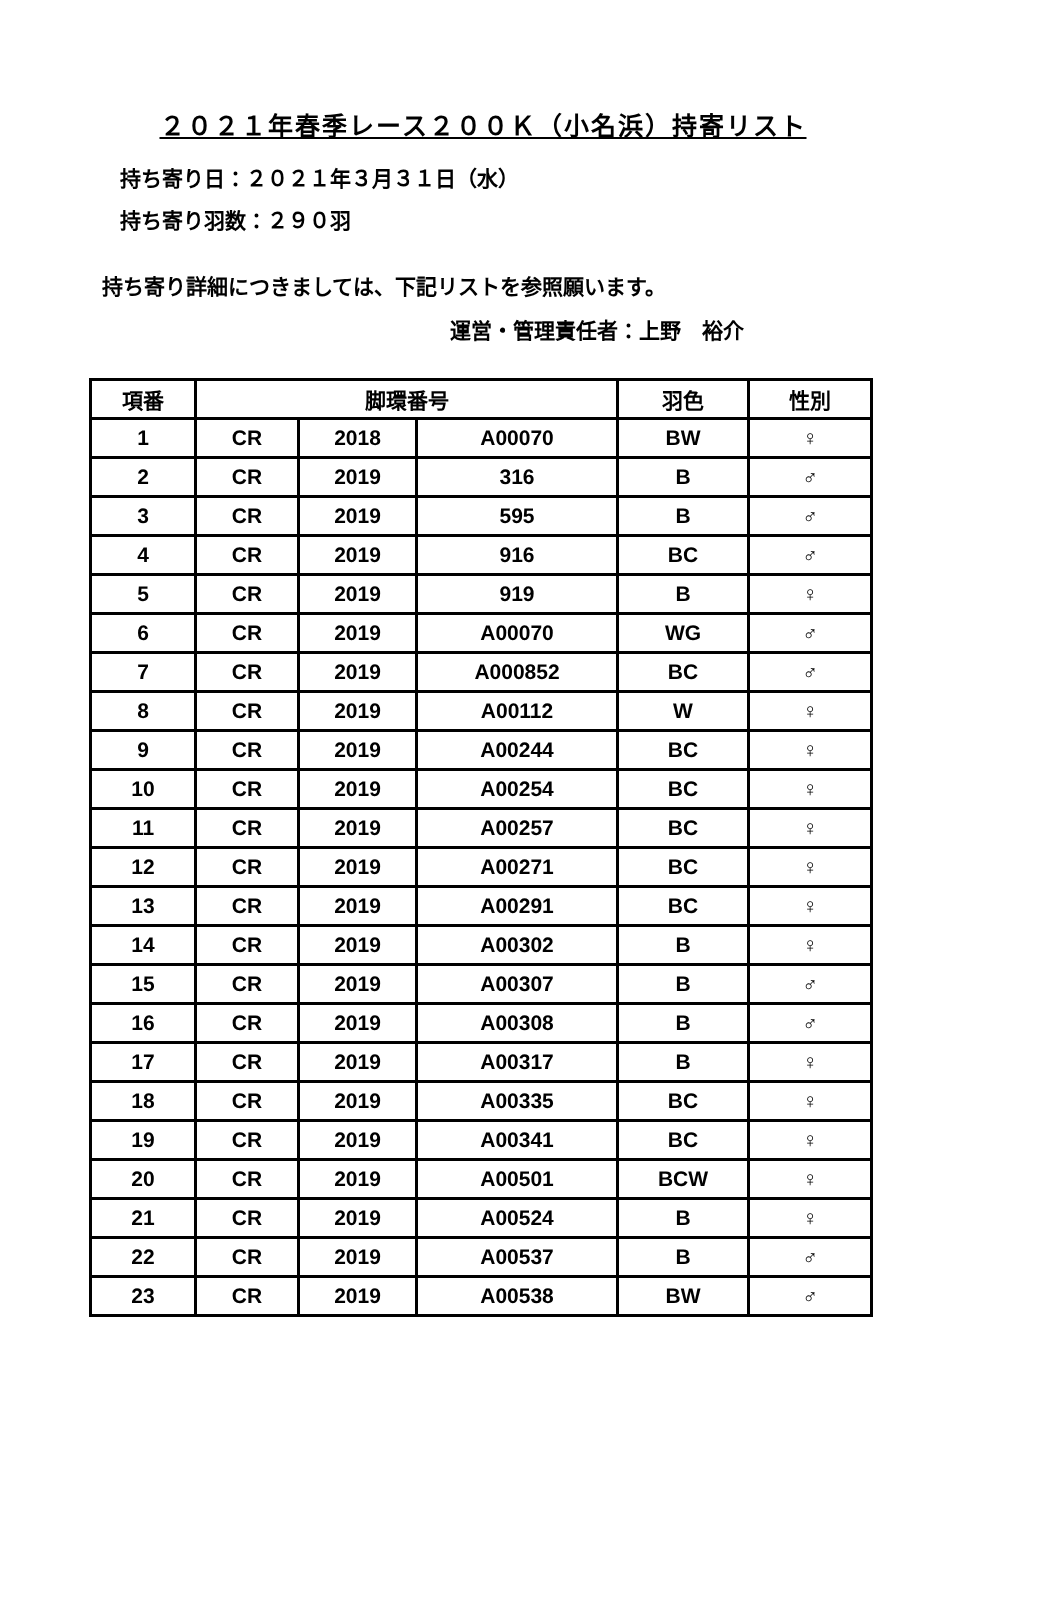２０２１年春季レース２００Ｋ（小名浜）持寄リスト
持ち寄り日：２０２１年３月３１日（水）
持ち寄り羽数：２９０羽
持ち寄り詳細につきましては、下記リストを参照願います。
運営・管理責任者：上野　裕介
| 項番 | 脚環番号 | | | 羽色 | 性別 |
| --- | --- | --- | --- | --- | --- |
| 1 | CR | 2018 | A00070 | BW | ♀ |
| 2 | CR | 2019 | 316 | B | ♂ |
| 3 | CR | 2019 | 595 | B | ♂ |
| 4 | CR | 2019 | 916 | BC | ♂ |
| 5 | CR | 2019 | 919 | B | ♀ |
| 6 | CR | 2019 | A00070 | WG | ♂ |
| 7 | CR | 2019 | A000852 | BC | ♂ |
| 8 | CR | 2019 | A00112 | W | ♀ |
| 9 | CR | 2019 | A00244 | BC | ♀ |
| 10 | CR | 2019 | A00254 | BC | ♀ |
| 11 | CR | 2019 | A00257 | BC | ♀ |
| 12 | CR | 2019 | A00271 | BC | ♀ |
| 13 | CR | 2019 | A00291 | BC | ♀ |
| 14 | CR | 2019 | A00302 | B | ♀ |
| 15 | CR | 2019 | A00307 | B | ♂ |
| 16 | CR | 2019 | A00308 | B | ♂ |
| 17 | CR | 2019 | A00317 | B | ♀ |
| 18 | CR | 2019 | A00335 | BC | ♀ |
| 19 | CR | 2019 | A00341 | BC | ♀ |
| 20 | CR | 2019 | A00501 | BCW | ♀ |
| 21 | CR | 2019 | A00524 | B | ♀ |
| 22 | CR | 2019 | A00537 | B | ♂ |
| 23 | CR | 2019 | A00538 | BW | ♂ |